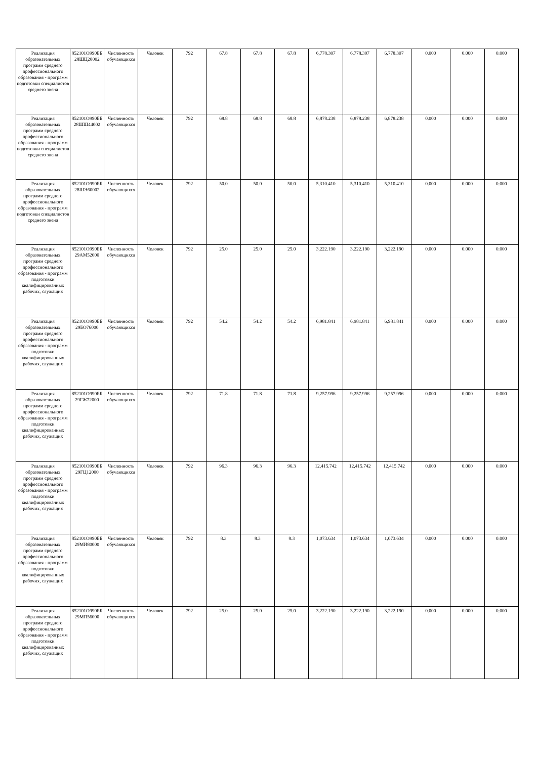| Реализация образовательных программ среднего профессионального образования - программ подготовки специалистов среднего звена | 852101О990ББ28ШЦ28002 | Численность обучающихся | Человек | 792 | 67.8 | 67.8 | 67.8 | 6,778.307 | 6,778.307 | 6,778.307 | 0.000 | 0.000 | 0.000 |
| Реализация образовательных программ среднего профессионального образования - программ подготовки специалистов среднего звена | 852101О990ББ28ШШ44002 | Численность обучающихся | Человек | 792 | 68.8 | 68.8 | 68.8 | 6,878.238 | 6,878.238 | 6,878.238 | 0.000 | 0.000 | 0.000 |
| Реализация образовательных программ среднего профессионального образования - программ подготовки специалистов среднего звена | 852101О990ББ28ШЭ60002 | Численность обучающихся | Человек | 792 | 50.0 | 50.0 | 50.0 | 5,310.410 | 5,310.410 | 5,310.410 | 0.000 | 0.000 | 0.000 |
| Реализация образовательных программ среднего профессионального образования - программ подготовки квалифицированных рабочих, служащих | 852101О990ББ29АМ52000 | Численность обучающихся | Человек | 792 | 25.0 | 25.0 | 25.0 | 3,222.190 | 3,222.190 | 3,222.190 | 0.000 | 0.000 | 0.000 |
| Реализация образовательных программ среднего профессионального образования - программ подготовки квалифицированных рабочих, служащих | 852101О990ББ29БО76000 | Численность обучающихся | Человек | 792 | 54.2 | 54.2 | 54.2 | 6,981.841 | 6,981.841 | 6,981.841 | 0.000 | 0.000 | 0.000 |
| Реализация образовательных программ среднего профессионального образования - программ подготовки квалифицированных рабочих, служащих | 852101О990ББ29ГЖ72000 | Численность обучающихся | Человек | 792 | 71.8 | 71.8 | 71.8 | 9,257.996 | 9,257.996 | 9,257.996 | 0.000 | 0.000 | 0.000 |
| Реализация образовательных программ среднего профессионального образования - программ подготовки квалифицированных рабочих, служащих | 852101О990ББ29ГЦ12000 | Численность обучающихся | Человек | 792 | 96.3 | 96.3 | 96.3 | 12,415.742 | 12,415.742 | 12,415.742 | 0.000 | 0.000 | 0.000 |
| Реализация образовательных программ среднего профессионального образования - программ подготовки квалифицированных рабочих, служащих | 852101О990ББ29МИ80000 | Численность обучающихся | Человек | 792 | 8.3 | 8.3 | 8.3 | 1,073.634 | 1,073.634 | 1,073.634 | 0.000 | 0.000 | 0.000 |
| Реализация образовательных программ среднего профессионального образования - программ подготовки квалифицированных рабочих, служащих | 852101О990ББ29МП56000 | Численность обучающихся | Человек | 792 | 25.0 | 25.0 | 25.0 | 3,222.190 | 3,222.190 | 3,222.190 | 0.000 | 0.000 | 0.000 |